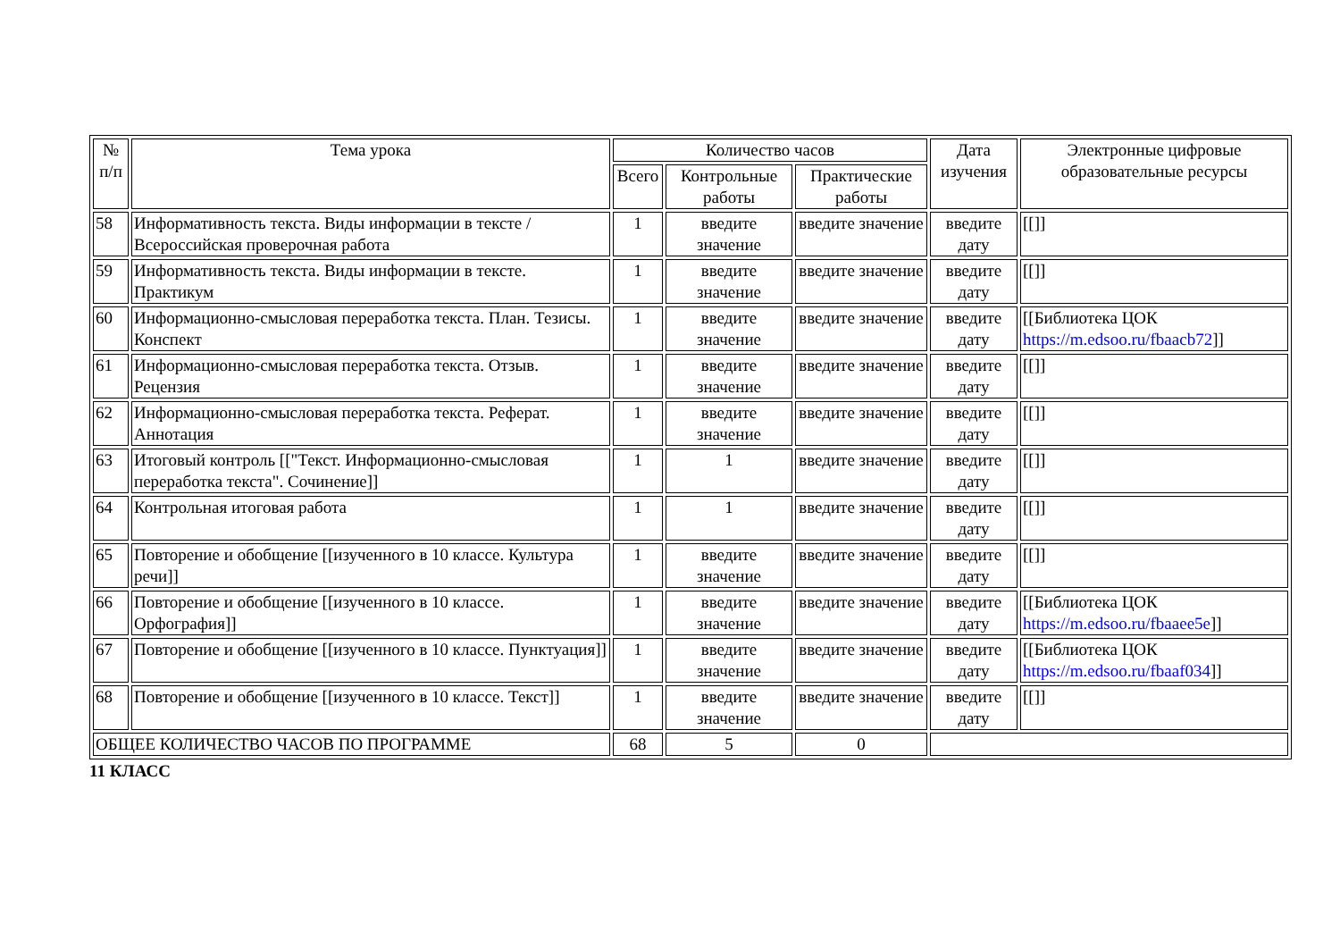| № п/п | Тема урока | Количество часов | | | Дата изучения | Электронные цифровые образовательные ресурсы |
| --- | --- | --- | --- | --- | --- | --- |
| | | Всего | Контрольные работы | Практические работы | | |
| 58 | Информативность текста. Виды информации в тексте / Всероссийская проверочная работа | 1 | введите значение | введите значение | введите дату | [[]] |
| 59 | Информативность текста. Виды информации в тексте. Практикум | 1 | введите значение | введите значение | введите дату | [[]] |
| 60 | Информационно-смысловая переработка текста. План. Тезисы. Конспект | 1 | введите значение | введите значение | введите дату | [[Библиотека ЦОК https://m.edsoo.ru/fbaacb72 ]] |
| 61 | Информационно-смысловая переработка текста. Отзыв. Рецензия | 1 | введите значение | введите значение | введите дату | [[]] |
| 62 | Информационно-смысловая переработка текста. Реферат. Аннотация | 1 | введите значение | введите значение | введите дату | [[]] |
| 63 | Итоговый контроль [["Текст. Информационно-смысловая переработка текста". Сочинение]] | 1 | 1 | введите значение | введите дату | [[]] |
| 64 | Контрольная итоговая работа | 1 | 1 | введите значение | введите дату | [[]] |
| 65 | Повторение и обобщение [[изученного в 10 классе. Культура речи]] | 1 | введите значение | введите значение | введите дату | [[]] |
| 66 | Повторение и обобщение [[изученного в 10 классе. Орфография]] | 1 | введите значение | введите значение | введите дату | [[Библиотека ЦОК https://m.edsoo.ru/fbaaee5e ]] |
| 67 | Повторение и обобщение [[изученного в 10 классе. Пунктуация]] | 1 | введите значение | введите значение | введите дату | [[Библиотека ЦОК https://m.edsoo.ru/fbaaf034 ]] |
| 68 | Повторение и обобщение [[изученного в 10 классе. Текст]] | 1 | введите значение | введите значение | введите дату | [[]] |
| ОБЩЕЕ КОЛИЧЕСТВО ЧАСОВ ПО ПРОГРАММЕ | | 68 | 5 | 0 | | |
11 КЛАСС